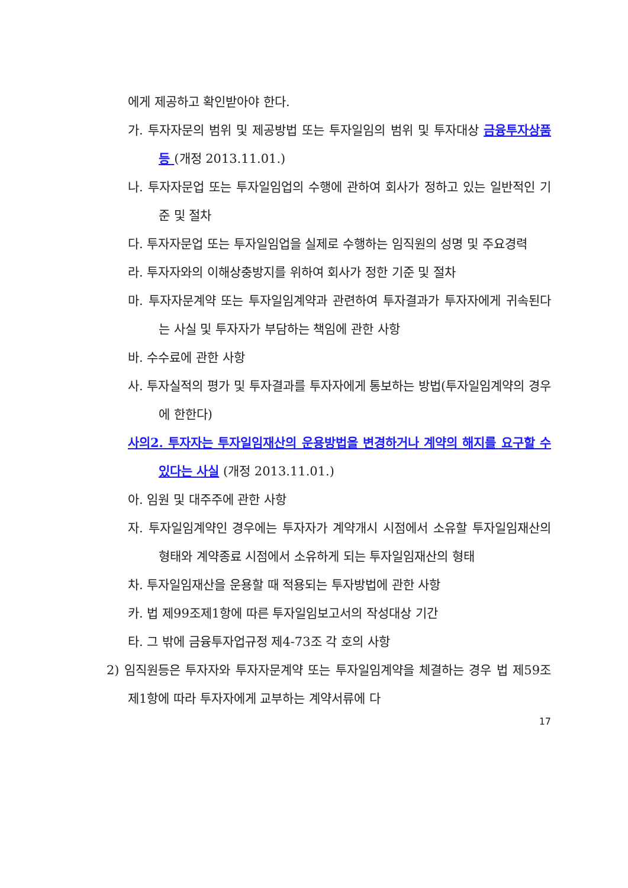에게 제공하고 확인받아야 한다.
가. 투자자문의 범위 및 제공방법 또는 투자일임의 범위 및 투자대상 금융투자상품 등 (개정 2013.11.01.)
나. 투자자문업 또는 투자일임업의 수행에 관하여 회사가 정하고 있는 일반적인 기준 및 절차
다. 투자자문업 또는 투자일임업을 실제로 수행하는 임직원의 성명 및 주요경력
라. 투자자와의 이해상충방지를 위하여 회사가 정한 기준 및 절차
마. 투자자문계약 또는 투자일임계약과 관련하여 투자결과가 투자자에게 귀속된다는 사실 및 투자자가 부담하는 책임에 관한 사항
바. 수수료에 관한 사항
사. 투자실적의 평가 및 투자결과를 투자자에게 통보하는 방법(투자일임계약의 경우에 한한다)
사의2. 투자자는 투자일임재산의 운용방법을 변경하거나 계약의 해지를 요구할 수 있다는 사실 (개정 2013.11.01.)
아. 임원 및 대주주에 관한 사항
자. 투자일임계약인 경우에는 투자자가 계약개시 시점에서 소유할 투자일임재산의 형태와 계약종료 시점에서 소유하게 되는 투자일임재산의 형태
차. 투자일임재산을 운용할 때 적용되는 투자방법에 관한 사항
카. 법 제99조제1항에 따른 투자일임보고서의 작성대상 기간
타. 그 밖에 금융투자업규정 제4-73조 각 호의 사항
2) 임직원등은 투자자와 투자자문계약 또는 투자일임계약을 체결하는 경우 법 제59조제1항에 따라 투자자에게 교부하는 계약서류에 다
17